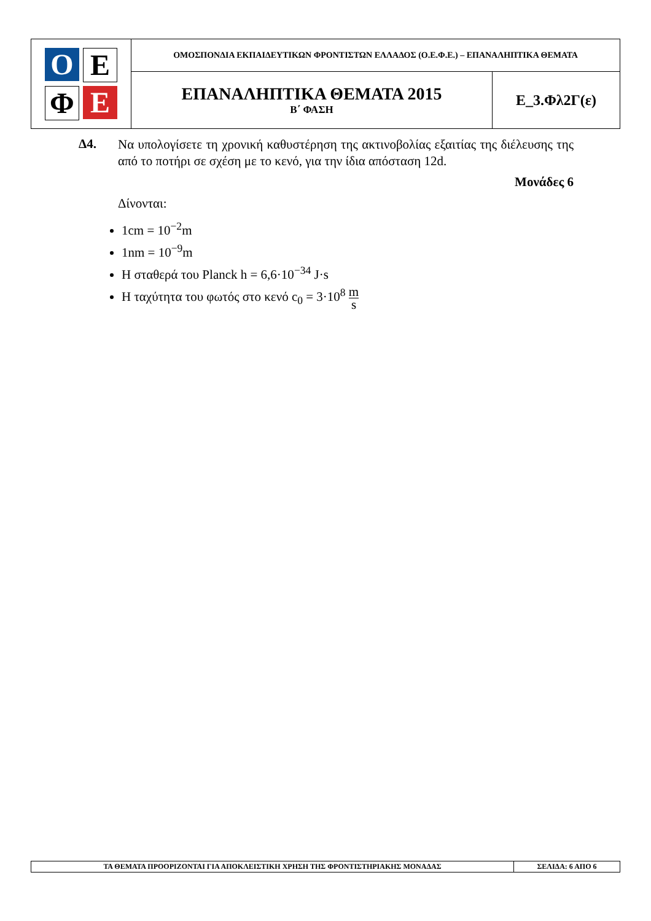| Ο Ε Φ Ε | ΟΜΟΣΠΟΝΔΙΑ ΕΚΠΑΙΔΕΥΤΙΚΩΝ ΦΡΟΝΤΙΣΤΩΝ ΕΛΛΑΔΟΣ (Ο.Ε.Φ.Ε.) – ΕΠΑΝΑΛΗΠΤΙΚΑ ΘΕΜΑΤΑ | |
| | ΕΠΑΝΑΛΗΠΤΙΚΑ ΘΕΜΑΤΑ 2015 Β΄ ΦΑΣΗ | Ε_3.Φλ2Γ(ε) |
Δ4.
Να υπολογίσετε τη χρονική καθυστέρηση της ακτινοβολίας εξαιτίας της διέλευσης της από το ποτήρι σε σχέση με το κενό, για την ίδια απόσταση 12d.
Μονάδες 6
Δίνονται:
1cm = 10<sup>−2</sup>m
1nm = 10<sup>−9</sup>m
Η σταθερά του Planck h = 6,6·10<sup>−34</sup> J·s
Η ταχύτητα του φωτός στο κενό c<sub>0</sub> = 3·10<sup>8</sup> m s
| ΤΑ ΘΕΜΑΤΑ ΠΡΟΟΡΙΖΟΝΤΑΙ ΓΙΑ ΑΠΟΚΛΕΙΣΤΙΚΗ ΧΡΗΣΗ ΤΗΣ ΦΡΟΝΤΙΣΤΗΡΙΑΚΗΣ ΜΟΝΑΔΑΣ | ΣΕΛΙΔΑ: 6 ΑΠΟ 6 |